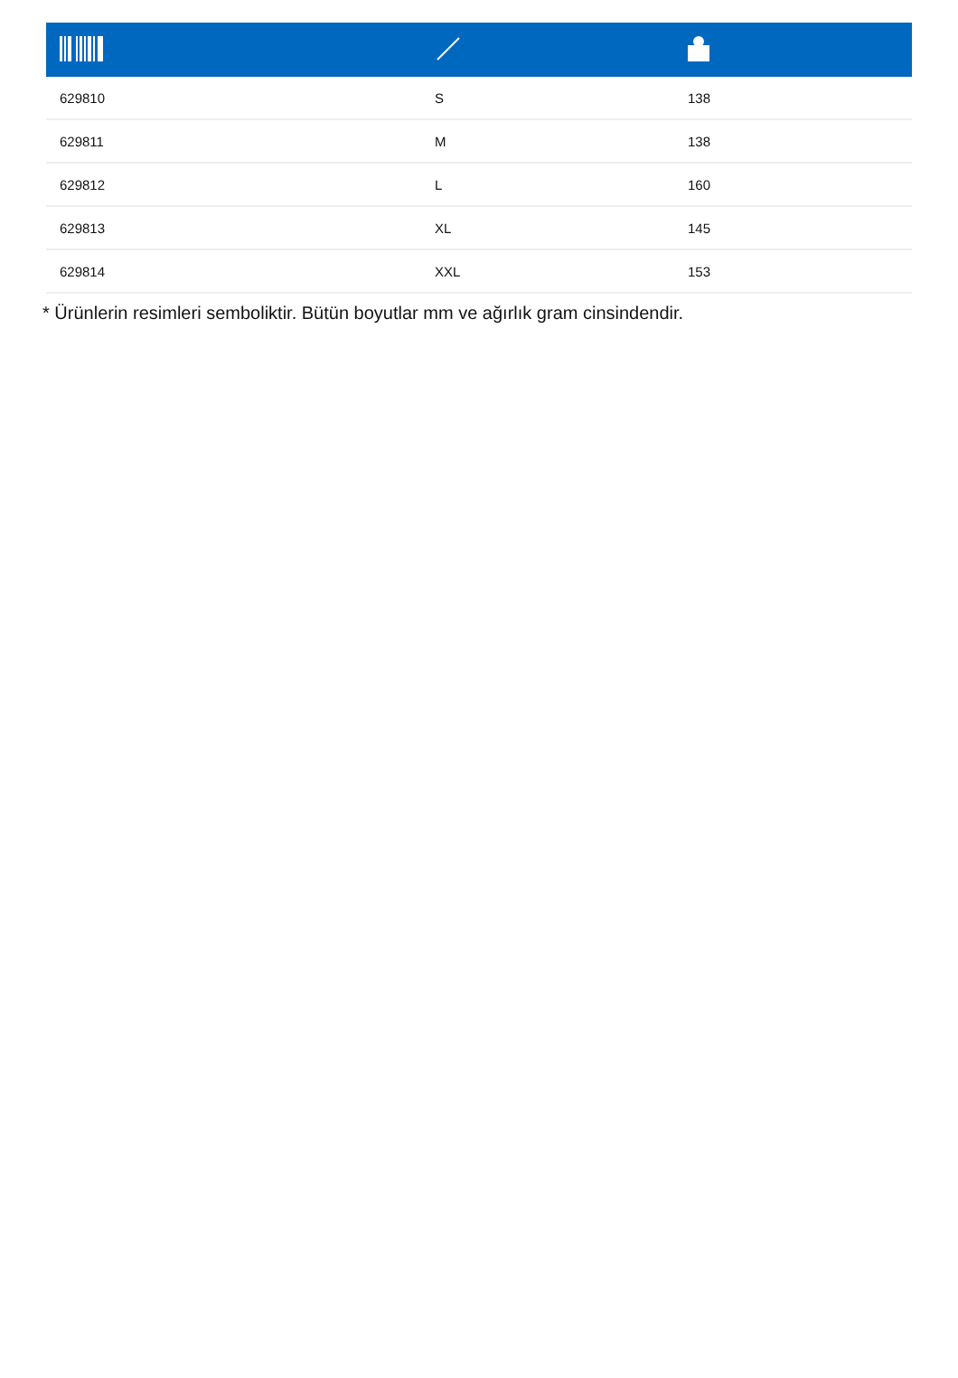| 629810 | S | 138 |
| 629811 | M | 138 |
| 629812 | L | 160 |
| 629813 | XL | 145 |
| 629814 | XXL | 153 |
* Ürünlerin resimleri semboliktir. Bütün boyutlar mm ve ağırlık gram cinsindendir.